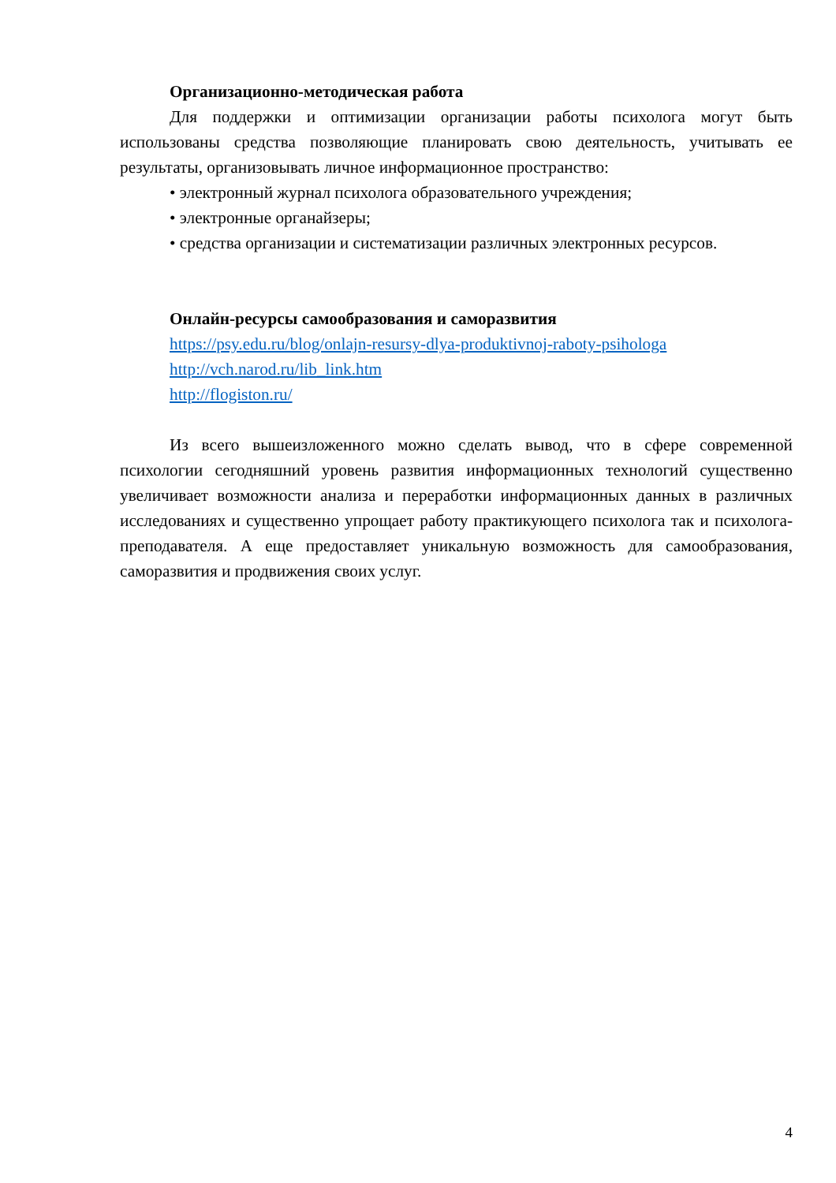Организационно-методическая работа
Для поддержки и оптимизации организации работы психолога могут быть использованы средства позволяющие планировать свою деятельность, учитывать ее результаты, организовывать личное информационное пространство:
• электронный журнал психолога образовательного учреждения;
• электронные органайзеры;
• средства организации и систематизации различных электронных ресурсов.
Онлайн-ресурсы самообразования и саморазвития
https://psy.edu.ru/blog/onlajn-resursy-dlya-produktivnoj-raboty-psihologa
http://vch.narod.ru/lib_link.htm
http://flogiston.ru/
Из всего вышеизложенного можно сделать вывод, что в сфере современной психологии сегодняшний уровень развития информационных технологий существенно увеличивает возможности анализа и переработки информационных данных в различных исследованиях и существенно упрощает работу практикующего психолога так и психолога-преподавателя. А еще предоставляет уникальную возможность для самообразования, саморазвития и продвижения своих услуг.
4